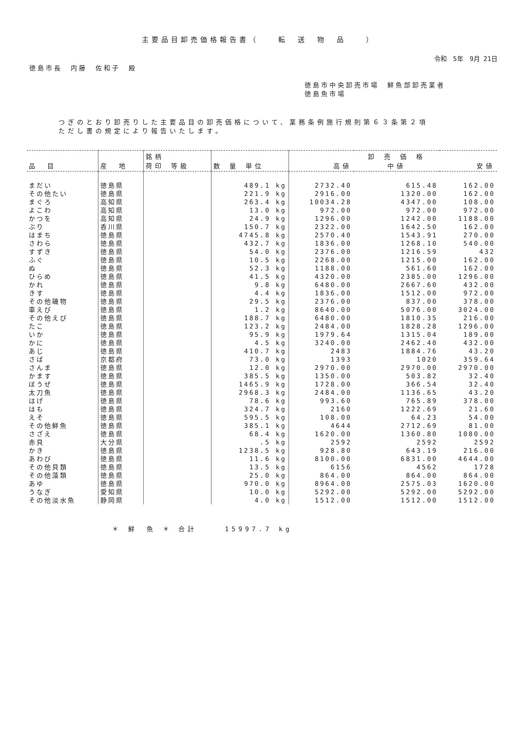主要品目卸売価格報告書（　　転　送　物　品　　）
令和　5年　9月 21日
徳島市長　内藤　佐和子　殿
徳島市中央卸売市場　鮮魚部卸売業者
徳島魚市場
つぎのとおり卸売りした主要品目の卸売価格について、業務条例施行規則第６３条第２項
ただし書の規定により報告いたします。
| 品 目 | 産 地 | 銘柄 荷印 等級 | 数 量 単位 | 高値 | 卸 売 価 格 中値 | 安値 |
| --- | --- | --- | --- | --- | --- | --- |
| まだい | 徳島県 | | 489.1 kg | 2732.40 | 615.48 | 162.00 |
| その他たい | 徳島県 | | 221.9 kg | 2916.00 | 1320.00 | 162.00 |
| まぐろ | 高知県 | | 263.4 kg | 10034.28 | 4347.00 | 108.00 |
| よこわ | 高知県 | | 13.0 kg | 972.00 | 972.00 | 972.00 |
| かつを | 高知県 | | 24.9 kg | 1296.00 | 1242.00 | 1188.00 |
| ぶり | 香川県 | | 150.7 kg | 2322.00 | 1642.50 | 162.00 |
| はまち | 徳島県 | | 4745.8 kg | 2570.40 | 1543.91 | 270.00 |
| さわら | 徳島県 | | 432.7 kg | 1836.00 | 1268.10 | 540.00 |
| すずき | 徳島県 | | 54.0 kg | 2376.00 | 1216.59 | 432 |
| ふぐ | 徳島県 | | 10.5 kg | 2268.00 | 1215.00 | 162.00 |
| ぬ | 徳島県 | | 52.3 kg | 1188.00 | 561.60 | 162.00 |
| ひらめ | 徳島県 | | 41.5 kg | 4320.00 | 2385.00 | 1296.00 |
| かれ | 徳島県 | | 9.8 kg | 6480.00 | 2667.60 | 432.00 |
| きす | 徳島県 | | 4.4 kg | 1836.00 | 1512.00 | 972.00 |
| その他磯物 | 徳島県 | | 29.5 kg | 2376.00 | 837.00 | 378.00 |
| 車えび | 徳島県 | | 1.2 kg | 8640.00 | 5076.00 | 3024.00 |
| その他えび | 徳島県 | | 188.7 kg | 6480.00 | 1810.35 | 216.00 |
| たこ | 徳島県 | | 123.2 kg | 2484.00 | 1828.28 | 1296.00 |
| いか | 徳島県 | | 95.9 kg | 1979.64 | 1315.04 | 189.00 |
| かに | 徳島県 | | 4.5 kg | 3240.00 | 2462.40 | 432.00 |
| あじ | 徳島県 | | 410.7 kg | 2483 | 1884.76 | 43.20 |
| さば | 京都府 | | 73.0 kg | 1393 | 1020 | 359.64 |
| さんま | 徳島県 | | 12.0 kg | 2970.00 | 2970.00 | 2970.00 |
| かます | 徳島県 | | 385.5 kg | 1350.00 | 503.82 | 32.40 |
| ぼうぜ | 徳島県 | | 1465.9 kg | 1728.00 | 366.54 | 32.40 |
| 太刀魚 | 徳島県 | | 2968.3 kg | 2484.00 | 1136.65 | 43.20 |
| はげ | 徳島県 | | 78.6 kg | 993.60 | 765.89 | 378.00 |
| はも | 徳島県 | | 324.7 kg | 2160 | 1222.69 | 21.60 |
| えそ | 徳島県 | | 595.5 kg | 108.00 | 64.23 | 54.00 |
| その他鮮魚 | 徳島県 | | 385.1 kg | 4644 | 2712.69 | 81.00 |
| さざえ | 徳島県 | | 68.4 kg | 1620.00 | 1360.80 | 1080.00 |
| 赤貝 | 大分県 | | .5 kg | 2592 | 2592 | 2592 |
| かき | 徳島県 | | 1238.5 kg | 928.80 | 643.19 | 216.00 |
| あわび | 徳島県 | | 11.6 kg | 8100.00 | 6831.00 | 4644.00 |
| その他貝類 | 徳島県 | | 13.5 kg | 6156 | 4562 | 1728 |
| その他藻類 | 徳島県 | | 25.0 kg | 864.00 | 864.00 | 864.00 |
| あゆ | 徳島県 | | 970.0 kg | 8964.00 | 2575.03 | 1620.00 |
| うなぎ | 愛知県 | | 10.0 kg | 5292.00 | 5292.00 | 5292.00 |
| その他淡水魚 | 静岡県 | | 4.0 kg | 1512.00 | 1512.00 | 1512.00 |
＊ 鮮　魚 ＊ 合計　　　15997.7 kg